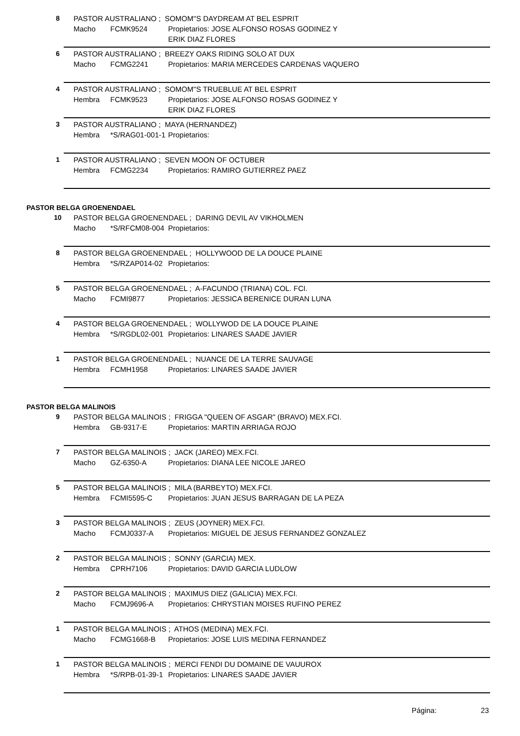8 PASTOR AUSTRALIANO ; SOMOM''S DAYDREAM AT BEL ESPRIT
Macho FCMK9524 Propietarios: JOSE ALFONSO ROSAS GODINEZ Y
ERIK DIAZ FLORES
6 PASTOR AUSTRALIANO ; BREEZY OAKS RIDING SOLO AT DUX
Macho FCMG2241 Propietarios: MARIA MERCEDES CARDENAS VAQUERO
4 PASTOR AUSTRALIANO ; SOMOM''S TRUEBLUE AT BEL ESPRIT
Hembra FCMK9523 Propietarios: JOSE ALFONSO ROSAS GODINEZ Y
ERIK DIAZ FLORES
3 PASTOR AUSTRALIANO ; MAYA (HERNANDEZ)
Hembra *S/RAG01-001-1 Propietarios:
1 PASTOR AUSTRALIANO ; SEVEN MOON OF OCTUBER
Hembra FCMG2234 Propietarios: RAMIRO GUTIERREZ PAEZ
PASTOR BELGA GROENENDAEL
10 PASTOR BELGA GROENENDAEL ; DARING DEVIL AV VIKHOLMEN
Macho *S/RFCM08-004 Propietarios:
8 PASTOR BELGA GROENENDAEL ; HOLLYWOOD DE LA DOUCE PLAINE
Hembra *S/RZAP014-02 Propietarios:
5 PASTOR BELGA GROENENDAEL ; A-FACUNDO (TRIANA) COL. FCI.
Macho FCMI9877 Propietarios: JESSICA BERENICE DURAN LUNA
4 PASTOR BELGA GROENENDAEL ; WOLLYWOD DE LA DOUCE PLAINE
Hembra *S/RGDL02-001 Propietarios: LINARES SAADE JAVIER
1 PASTOR BELGA GROENENDAEL ; NUANCE DE LA TERRE SAUVAGE
Hembra FCMH1958 Propietarios: LINARES SAADE JAVIER
PASTOR BELGA MALINOIS
9 PASTOR BELGA MALINOIS ; FRIGGA "QUEEN OF ASGAR" (BRAVO) MEX.FCI.
Hembra GB-9317-E Propietarios: MARTIN ARRIAGA ROJO
7 PASTOR BELGA MALINOIS ; JACK (JAREO) MEX.FCI.
Macho GZ-6350-A Propietarios: DIANA LEE NICOLE JAREO
5 PASTOR BELGA MALINOIS ; MILA (BARBEYTO) MEX.FCI.
Hembra FCMI5595-C Propietarios: JUAN JESUS BARRAGAN DE LA PEZA
3 PASTOR BELGA MALINOIS ; ZEUS (JOYNER) MEX.FCI.
Macho FCMJ0337-A Propietarios: MIGUEL DE JESUS FERNANDEZ GONZALEZ
2 PASTOR BELGA MALINOIS ; SONNY (GARCIA) MEX.
Hembra CPRH7106 Propietarios: DAVID GARCIA LUDLOW
2 PASTOR BELGA MALINOIS ; MAXIMUS DIEZ (GALICIA) MEX.FCI.
Macho FCMJ9696-A Propietarios: CHRYSTIAN MOISES RUFINO PEREZ
1 PASTOR BELGA MALINOIS ; ATHOS (MEDINA) MEX.FCI.
Macho FCMG1668-B Propietarios: JOSE LUIS MEDINA FERNANDEZ
1 PASTOR BELGA MALINOIS ; MERCI FENDI DU DOMAINE DE VAUUROX
Hembra *S/RPB-01-39-1 Propietarios: LINARES SAADE JAVIER
Página: 23